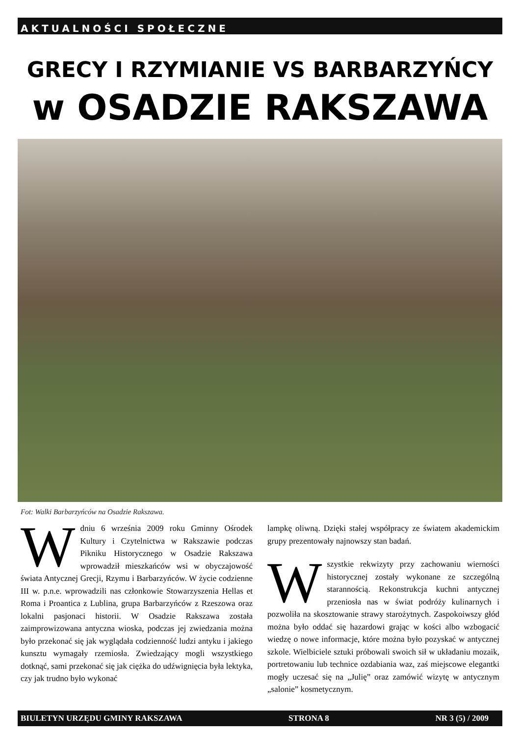AKTUALNOŚCI SPOŁECZNE
GRECY I RZYMIANIE VS BARBARZYŃCY
w OSADZIE RAKSZAWA
Fot: Walki Barbarzyńców na Osadzie Rakszawa.
W dniu 6 września 2009 roku Gminny Ośrodek Kultury i Czytelnictwa w Rakszawie podczas Pikniku Historycznego w Osadzie Rakszawa wprowadził mieszkańców wsi w obyczajowość świata Antycznej Grecji, Rzymu i Barbarzyńców. W życie codzienne III w. p.n.e. wprowadzili nas członkowie Stowarzyszenia Hellas et Roma i Proantica z Lublina, grupa Barbarzyńców z Rzeszowa oraz lokalni pasjonaci historii. W Osadzie Rakszawa została zaimprowizowana antyczna wioska, podczas jej zwiedzania można było przekonać się jak wyglądała codzienność ludzi antyku i jakiego kunsztu wymagały rzemiosła. Zwiedzający mogli wszystkiego dotknąć, sami przekonać się jak ciężka do udźwignięcia była lektyka, czy jak trudno było wykonać
lampkę oliwną. Dzięki stałej współpracy ze światem akademickim grupy prezentowały najnowszy stan badań.
Wszystkie rekwizyty przy zachowaniu wierności historycznej zostały wykonane ze szczególną starannością. Rekonstrukcja kuchni antycznej przeniosła nas w świat podróży kulinarnych i pozwoliła na skosztowanie strawy starożytnych. Zaspokoiwszy głód można było oddać się hazardowi grając w kości albo wzbogacić wiedzę o nowe informacje, które można było pozyskać w antycznej szkole. Wielbiciele sztuki próbowali swoich sił w układaniu mozaik, portretowaniu lub technice ozdabiania waz, zaś miejscowe elegantki mogły uczesać się na „Julię” oraz zamówić wizytę w antycznym „salonie” kosmetycznym.
BIULETYN URZĘDU GMINY RAKSZAWA STRONA 8 NR 3 (5) / 2009